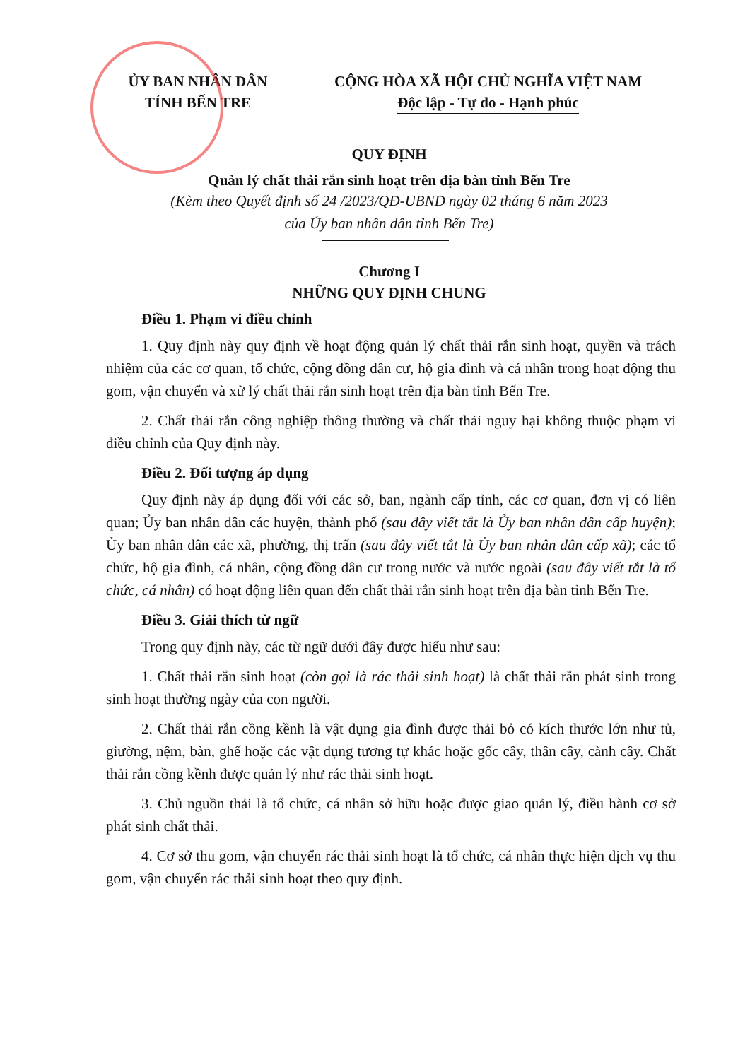ỦY BAN NHÂN DÂN
TỈNH BẾN TRE
CỘNG HÒA XÃ HỘI CHỦ NGHĨA VIỆT NAM
Độc lập - Tự do - Hạnh phúc
QUY ĐỊNH
Quản lý chất thải rắn sinh hoạt trên địa bàn tỉnh Bến Tre
(Kèm theo Quyết định số 24 /2023/QĐ-UBND ngày 02 tháng 6 năm 2023
của Ủy ban nhân dân tỉnh Bến Tre)
Chương I
NHỮNG QUY ĐỊNH CHUNG
Điều 1. Phạm vi điều chỉnh
1. Quy định này quy định về hoạt động quản lý chất thải rắn sinh hoạt, quyền và trách nhiệm của các cơ quan, tổ chức, cộng đồng dân cư, hộ gia đình và cá nhân trong hoạt động thu gom, vận chuyển và xử lý chất thải rắn sinh hoạt trên địa bàn tỉnh Bến Tre.
2. Chất thải rắn công nghiệp thông thường và chất thải nguy hại không thuộc phạm vi điều chỉnh của Quy định này.
Điều 2. Đối tượng áp dụng
Quy định này áp dụng đối với các sở, ban, ngành cấp tỉnh, các cơ quan, đơn vị có liên quan; Ủy ban nhân dân các huyện, thành phố (sau đây viết tắt là Ủy ban nhân dân cấp huyện); Ủy ban nhân dân các xã, phường, thị trấn (sau đây viết tắt là Ủy ban nhân dân cấp xã); các tổ chức, hộ gia đình, cá nhân, cộng đồng dân cư trong nước và nước ngoài (sau đây viết tắt là tổ chức, cá nhân) có hoạt động liên quan đến chất thải rắn sinh hoạt trên địa bàn tỉnh Bến Tre.
Điều 3. Giải thích từ ngữ
Trong quy định này, các từ ngữ dưới đây được hiểu như sau:
1. Chất thải rắn sinh hoạt (còn gọi là rác thải sinh hoạt) là chất thải rắn phát sinh trong sinh hoạt thường ngày của con người.
2. Chất thải rắn cồng kềnh là vật dụng gia đình được thải bỏ có kích thước lớn như tủ, giường, nệm, bàn, ghế hoặc các vật dụng tương tự khác hoặc gốc cây, thân cây, cành cây. Chất thải rắn cồng kềnh được quản lý như rác thải sinh hoạt.
3. Chủ nguồn thải là tổ chức, cá nhân sở hữu hoặc được giao quản lý, điều hành cơ sở phát sinh chất thải.
4. Cơ sở thu gom, vận chuyển rác thải sinh hoạt là tổ chức, cá nhân thực hiện dịch vụ thu gom, vận chuyển rác thải sinh hoạt theo quy định.